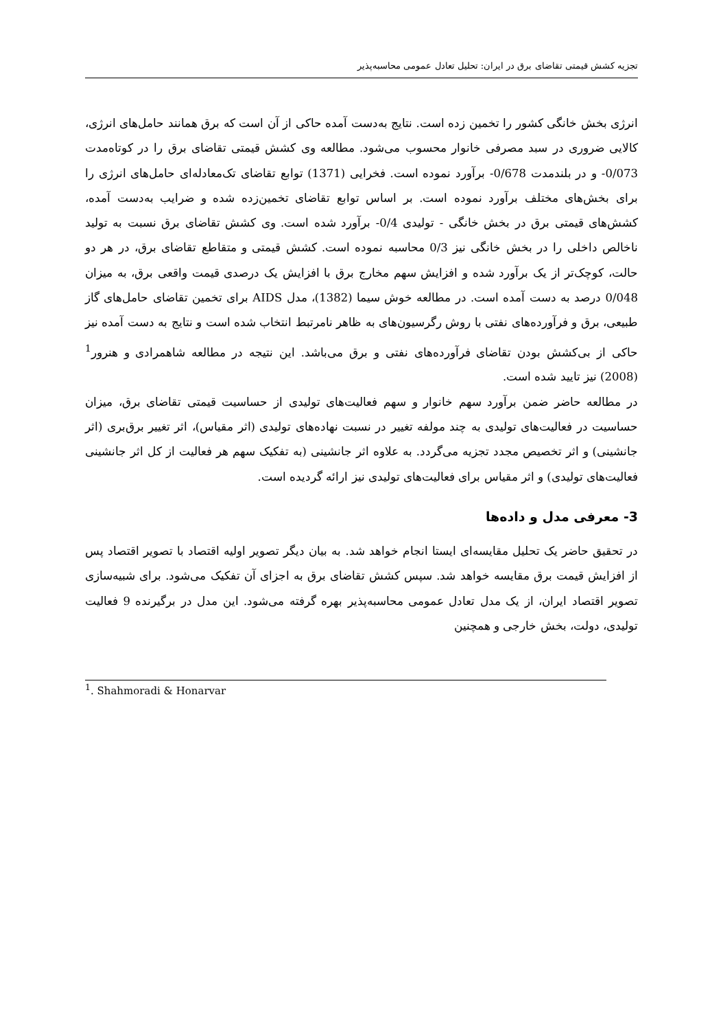تجزیه کشش قیمتی تقاضای برق در ایران: تحلیل تعادل عمومی محاسبه‌پذیر
انرژی بخش خانگی کشور را تخمین زده است. نتایج به‌دست آمده حاکی از آن است که برق همانند حامل‌های انرژی، کالایی ضروری در سبد مصرفی خانوار محسوب می‌شود. مطالعه وی کشش قیمتی تقاضای برق را در کوتاه‌مدت 0/073- و در بلندمدت 0/678- برآورد نموده است. فخرایی (1371) توابع تقاضای تک‌معادله‌ای حامل‌های انرژی را برای بخش‌های مختلف برآورد نموده است. بر اساس توابع تقاضای تخمین‌زده شده و ضرایب به‌دست آمده، کشش‌های قیمتی برق در بخش خانگی - تولیدی 0/4- برآورد شده است. وی کشش تقاضای برق نسبت به تولید ناخالص داخلی را در بخش خانگی نیز 0/3 محاسبه نموده است. کشش قیمتی و متقاطع تقاضای برق، در هر دو حالت، کوچک‌تر از یک برآورد شده و افزایش سهم مخارج برق با افزایش یک درصدی قیمت واقعی برق، به میزان 0/048 درصد به دست آمده است. در مطالعه خوش سیما (1382)، مدل AIDS برای تخمین تقاضای حامل‌های گاز طبیعی، برق و فرآورده‌های نفتی با روش رگرسیون‌های به ظاهر نامرتبط انتخاب شده است و نتایج به دست آمده نیز حاکی از بی‌کشش بودن تقاضای فرآورده‌های نفتی و برق می‌باشد. این نتیجه در مطالعه شاهمرادی و هنرور<sup>1</sup> (2008) نیز تایید شده است.
در مطالعه حاضر ضمن برآورد سهم خانوار و سهم فعالیت‌های تولیدی از حساسیت قیمتی تقاضای برق، میزان حساسیت در فعالیت‌های تولیدی به چند مولفه تغییر در نسبت نهاده‌های تولیدی (اثر مقیاس)، اثر تغییر برق‌بری (اثر جانشینی) و اثر تخصیص مجدد تجزیه می‌گردد. به علاوه اثر جانشینی (به تفکیک سهم هر فعالیت از کل اثر جانشینی فعالیت‌های تولیدی) و اثر مقیاس برای فعالیت‌های تولیدی نیز ارائه گردیده است.
3- معرفی مدل و داده‌ها
در تحقیق حاضر یک تحلیل مقایسه‌ای ایستا انجام خواهد شد. به بیان دیگر تصویر اولیه اقتصاد با تصویر اقتصاد پس از افزایش قیمت برق مقایسه خواهد شد. سپس کشش تقاضای برق به اجزای آن تفکیک می‌شود. برای شبیه‌سازی تصویر اقتصاد ایران، از یک مدل تعادل عمومی محاسبه‌پذیر بهره گرفته می‌شود. این مدل در برگیرنده 9 فعالیت تولیدی، دولت، بخش خارجی و همچنین
<sup>1</sup>. Shahmoradi & Honarvar